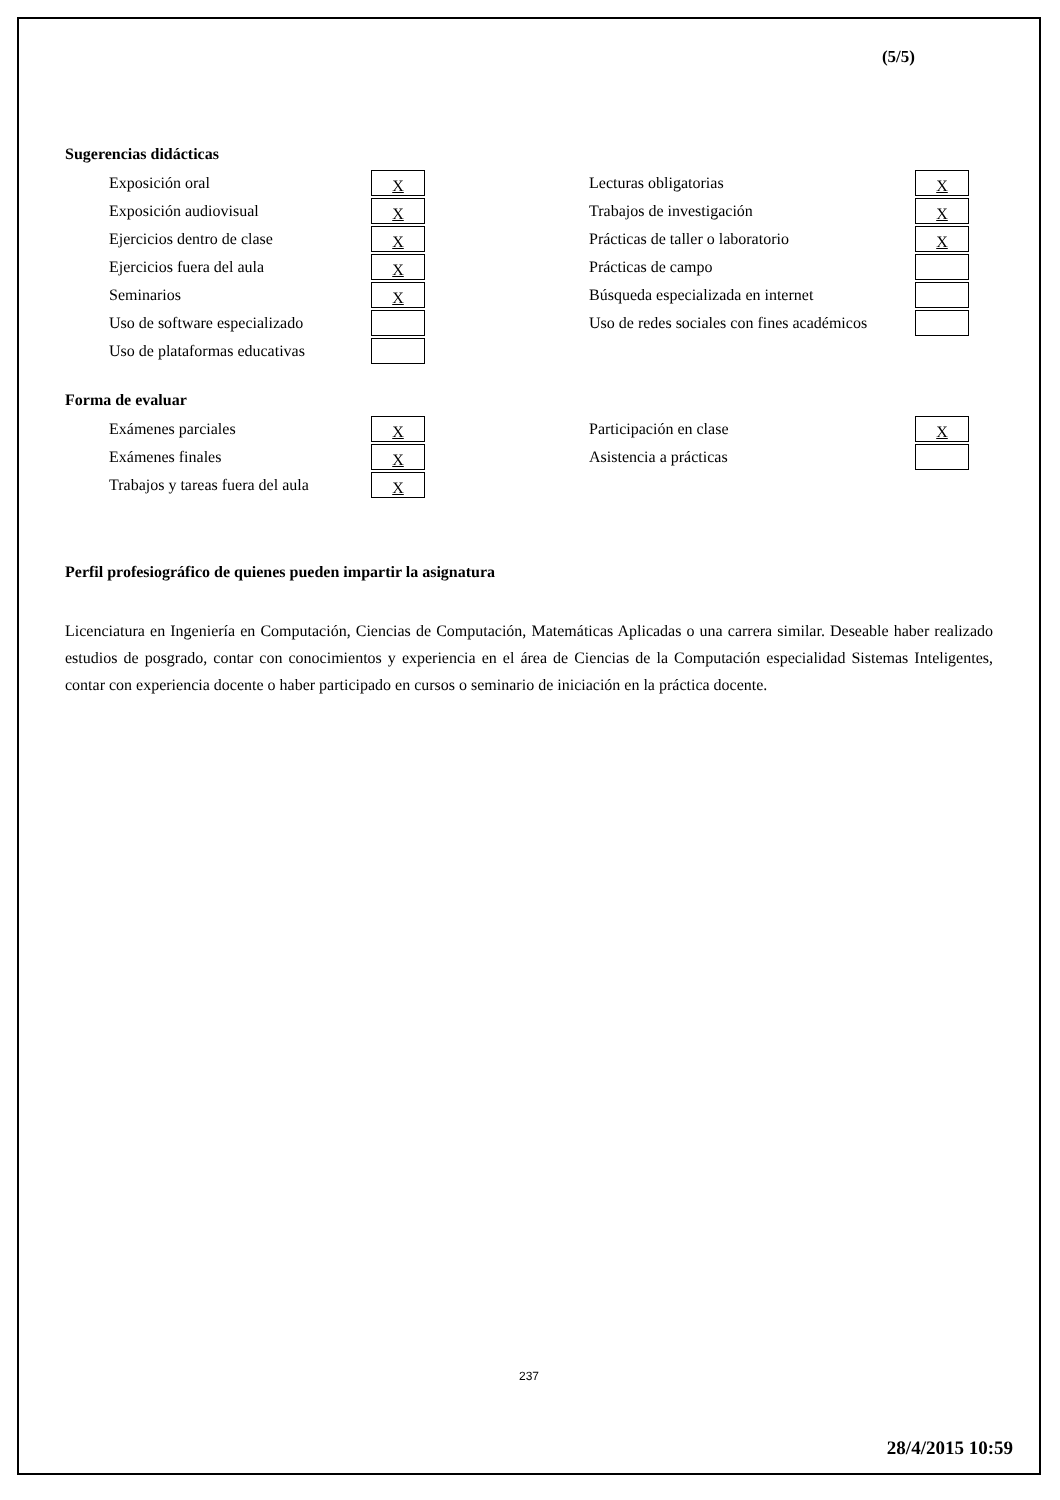(5/5)
Sugerencias didácticas
Exposición oral X
Exposición audiovisual X
Ejercicios dentro de clase X
Ejercicios fuera del aula X
Seminarios X
Uso de software especializado
Uso de plataformas educativas
Lecturas obligatorias X
Trabajos de investigación X
Prácticas de taller o laboratorio X
Prácticas de campo
Búsqueda especializada en internet
Uso de redes sociales con fines académicos
Forma de evaluar
Exámenes parciales X
Exámenes finales X
Trabajos y tareas fuera del aula X
Participación en clase X
Asistencia a prácticas
Perfil profesiográfico de quienes pueden impartir la asignatura
Licenciatura en Ingeniería en Computación, Ciencias de Computación, Matemáticas Aplicadas o una carrera similar. Deseable haber realizado estudios de posgrado, contar con conocimientos y experiencia en el área de Ciencias de la Computación especialidad Sistemas Inteligentes, contar con experiencia docente o haber participado en cursos o seminario de iniciación en la práctica docente.
237
28/4/2015 10:59